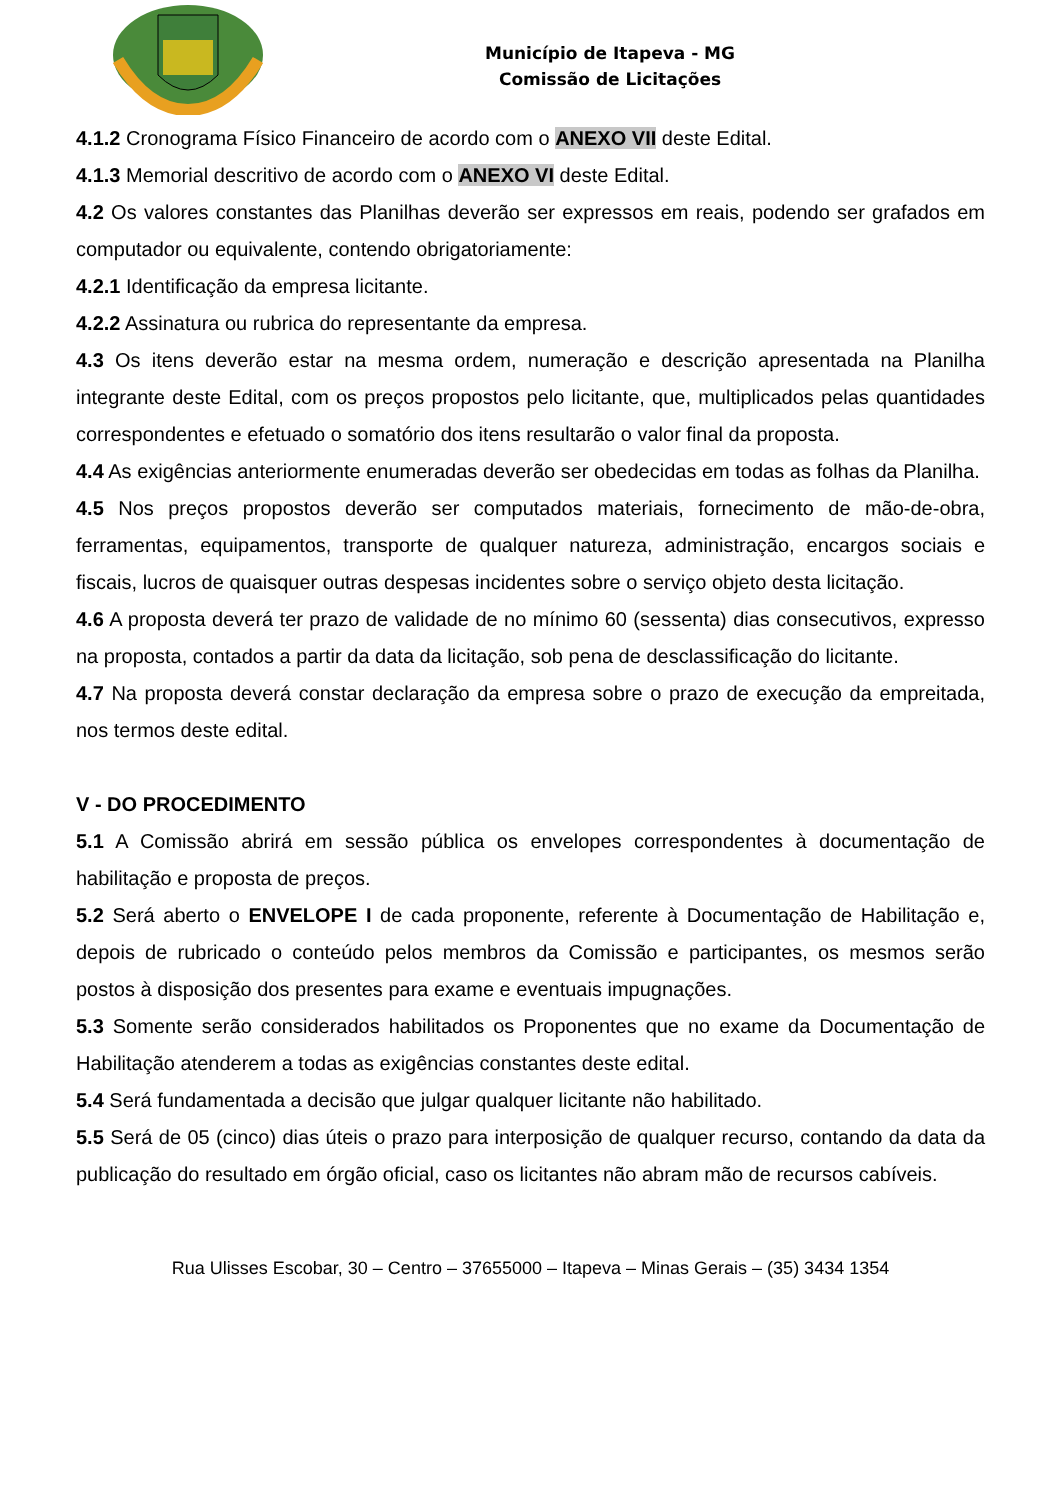Município de Itapeva - MG
Comissão de Licitações
4.1.2 Cronograma Físico Financeiro de acordo com o ANEXO VII deste Edital.
4.1.3 Memorial descritivo de acordo com o ANEXO VI deste Edital.
4.2 Os valores constantes das Planilhas deverão ser expressos em reais, podendo ser grafados em computador ou equivalente, contendo obrigatoriamente:
4.2.1 Identificação da empresa licitante.
4.2.2 Assinatura ou rubrica do representante da empresa.
4.3 Os itens deverão estar na mesma ordem, numeração e descrição apresentada na Planilha integrante deste Edital, com os preços propostos pelo licitante, que, multiplicados pelas quantidades correspondentes e efetuado o somatório dos itens resultarão o valor final da proposta.
4.4 As exigências anteriormente enumeradas deverão ser obedecidas em todas as folhas da Planilha.
4.5 Nos preços propostos deverão ser computados materiais, fornecimento de mão-de-obra, ferramentas, equipamentos, transporte de qualquer natureza, administração, encargos sociais e fiscais, lucros de quaisquer outras despesas incidentes sobre o serviço objeto desta licitação.
4.6 A proposta deverá ter prazo de validade de no mínimo 60 (sessenta) dias consecutivos, expresso na proposta, contados a partir da data da licitação, sob pena de desclassificação do licitante.
4.7 Na proposta deverá constar declaração da empresa sobre o prazo de execução da empreitada, nos termos deste edital.
V - DO PROCEDIMENTO
5.1 A Comissão abrirá em sessão pública os envelopes correspondentes à documentação de habilitação e proposta de preços.
5.2 Será aberto o ENVELOPE I de cada proponente, referente à Documentação de Habilitação e, depois de rubricado o conteúdo pelos membros da Comissão e participantes, os mesmos serão postos à disposição dos presentes para exame e eventuais impugnações.
5.3 Somente serão considerados habilitados os Proponentes que no exame da Documentação de Habilitação atenderem a todas as exigências constantes deste edital.
5.4 Será fundamentada a decisão que julgar qualquer licitante não habilitado.
5.5 Será de 05 (cinco) dias úteis o prazo para interposição de qualquer recurso, contando da data da publicação do resultado em órgão oficial, caso os licitantes não abram mão de recursos cabíveis.
Rua Ulisses Escobar, 30 – Centro – 37655000 – Itapeva – Minas Gerais – (35) 3434 1354